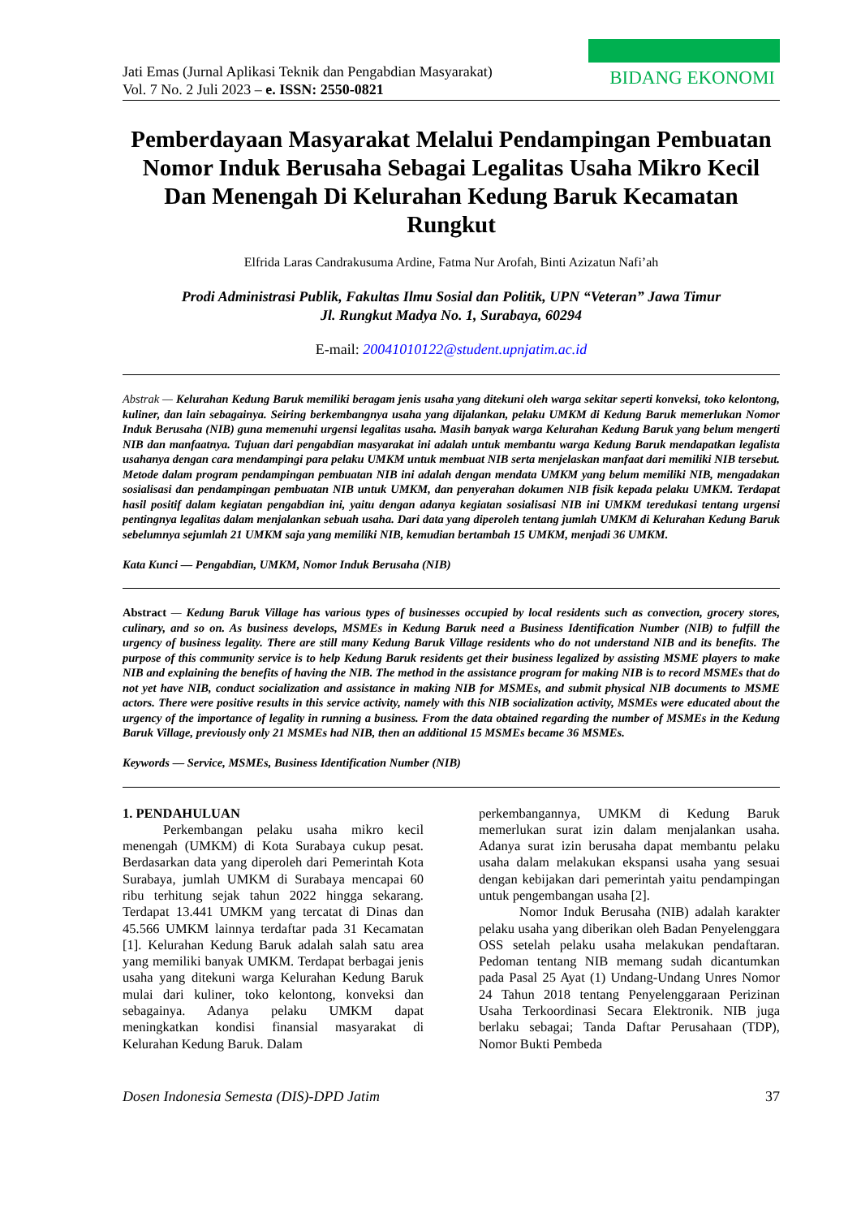Jati Emas (Jurnal Aplikasi Teknik dan Pengabdian Masyarakat)
Vol. 7 No. 2 Juli 2023 – e. ISSN: 2550-0821
BIDANG EKONOMI
Pemberdayaan Masyarakat Melalui Pendampingan Pembuatan Nomor Induk Berusaha Sebagai Legalitas Usaha Mikro Kecil Dan Menengah Di Kelurahan Kedung Baruk Kecamatan Rungkut
Elfrida Laras Candrakusuma Ardine, Fatma Nur Arofah, Binti Azizatun Nafi’ah
Prodi Administrasi Publik, Fakultas Ilmu Sosial dan Politik, UPN “Veteran” Jawa Timur
Jl. Rungkut Madya No. 1, Surabaya, 60294
E-mail: 20041010122@student.upnjatim.ac.id
Abstrak — Kelurahan Kedung Baruk memiliki beragam jenis usaha yang ditekuni oleh warga sekitar seperti konveksi, toko kelontong, kuliner, dan lain sebagainya. Seiring berkembangnya usaha yang dijalankan, pelaku UMKM di Kedung Baruk memerlukan Nomor Induk Berusaha (NIB) guna memenuhi urgensi legalitas usaha. Masih banyak warga Kelurahan Kedung Baruk yang belum mengerti NIB dan manfaatnya. Tujuan dari pengabdian masyarakat ini adalah untuk membantu warga Kedung Baruk mendapatkan legalista usahanya dengan cara mendampingi para pelaku UMKM untuk membuat NIB serta menjelaskan manfaat dari memiliki NIB tersebut. Metode dalam program pendampingan pembuatan NIB ini adalah dengan mendata UMKM yang belum memiliki NIB, mengadakan sosialisasi dan pendampingan pembuatan NIB untuk UMKM, dan penyerahan dokumen NIB fisik kepada pelaku UMKM. Terdapat hasil positif dalam kegiatan pengabdian ini, yaitu dengan adanya kegiatan sosialisasi NIB ini UMKM teredukasi tentang urgensi pentingnya legalitas dalam menjalankan sebuah usaha. Dari data yang diperoleh tentang jumlah UMKM di Kelurahan Kedung Baruk sebelumnya sejumlah 21 UMKM saja yang memiliki NIB, kemudian bertambah 15 UMKM, menjadi 36 UMKM.
Kata Kunci — Pengabdian, UMKM, Nomor Induk Berusaha (NIB)
Abstract — Kedung Baruk Village has various types of businesses occupied by local residents such as convection, grocery stores, culinary, and so on. As business develops, MSMEs in Kedung Baruk need a Business Identification Number (NIB) to fulfill the urgency of business legality. There are still many Kedung Baruk Village residents who do not understand NIB and its benefits. The purpose of this community service is to help Kedung Baruk residents get their business legalized by assisting MSME players to make NIB and explaining the benefits of having the NIB. The method in the assistance program for making NIB is to record MSMEs that do not yet have NIB, conduct socialization and assistance in making NIB for MSMEs, and submit physical NIB documents to MSME actors. There were positive results in this service activity, namely with this NIB socialization activity, MSMEs were educated about the urgency of the importance of legality in running a business. From the data obtained regarding the number of MSMEs in the Kedung Baruk Village, previously only 21 MSMEs had NIB, then an additional 15 MSMEs became 36 MSMEs.
Keywords — Service, MSMEs, Business Identification Number (NIB)
1. PENDAHULUAN
Perkembangan pelaku usaha mikro kecil menengah (UMKM) di Kota Surabaya cukup pesat. Berdasarkan data yang diperoleh dari Pemerintah Kota Surabaya, jumlah UMKM di Surabaya mencapai 60 ribu terhitung sejak tahun 2022 hingga sekarang. Terdapat 13.441 UMKM yang tercatat di Dinas dan 45.566 UMKM lainnya terdaftar pada 31 Kecamatan [1]. Kelurahan Kedung Baruk adalah salah satu area yang memiliki banyak UMKM. Terdapat berbagai jenis usaha yang ditekuni warga Kelurahan Kedung Baruk mulai dari kuliner, toko kelontong, konveksi dan sebagainya. Adanya pelaku UMKM dapat meningkatkan kondisi finansial masyarakat di Kelurahan Kedung Baruk. Dalam
perkembangannya, UMKM di Kedung Baruk memerlukan surat izin dalam menjalankan usaha. Adanya surat izin berusaha dapat membantu pelaku usaha dalam melakukan ekspansi usaha yang sesuai dengan kebijakan dari pemerintah yaitu pendampingan untuk pengembangan usaha [2].
Nomor Induk Berusaha (NIB) adalah karakter pelaku usaha yang diberikan oleh Badan Penyelenggara OSS setelah pelaku usaha melakukan pendaftaran. Pedoman tentang NIB memang sudah dicantumkan pada Pasal 25 Ayat (1) Undang-Undang Unres Nomor 24 Tahun 2018 tentang Penyelenggaraan Perizinan Usaha Terkoordinasi Secara Elektronik. NIB juga berlaku sebagai; Tanda Daftar Perusahaan (TDP), Nomor Bukti Pembeda
Dosen Indonesia Semesta (DIS)-DPD Jatim 37